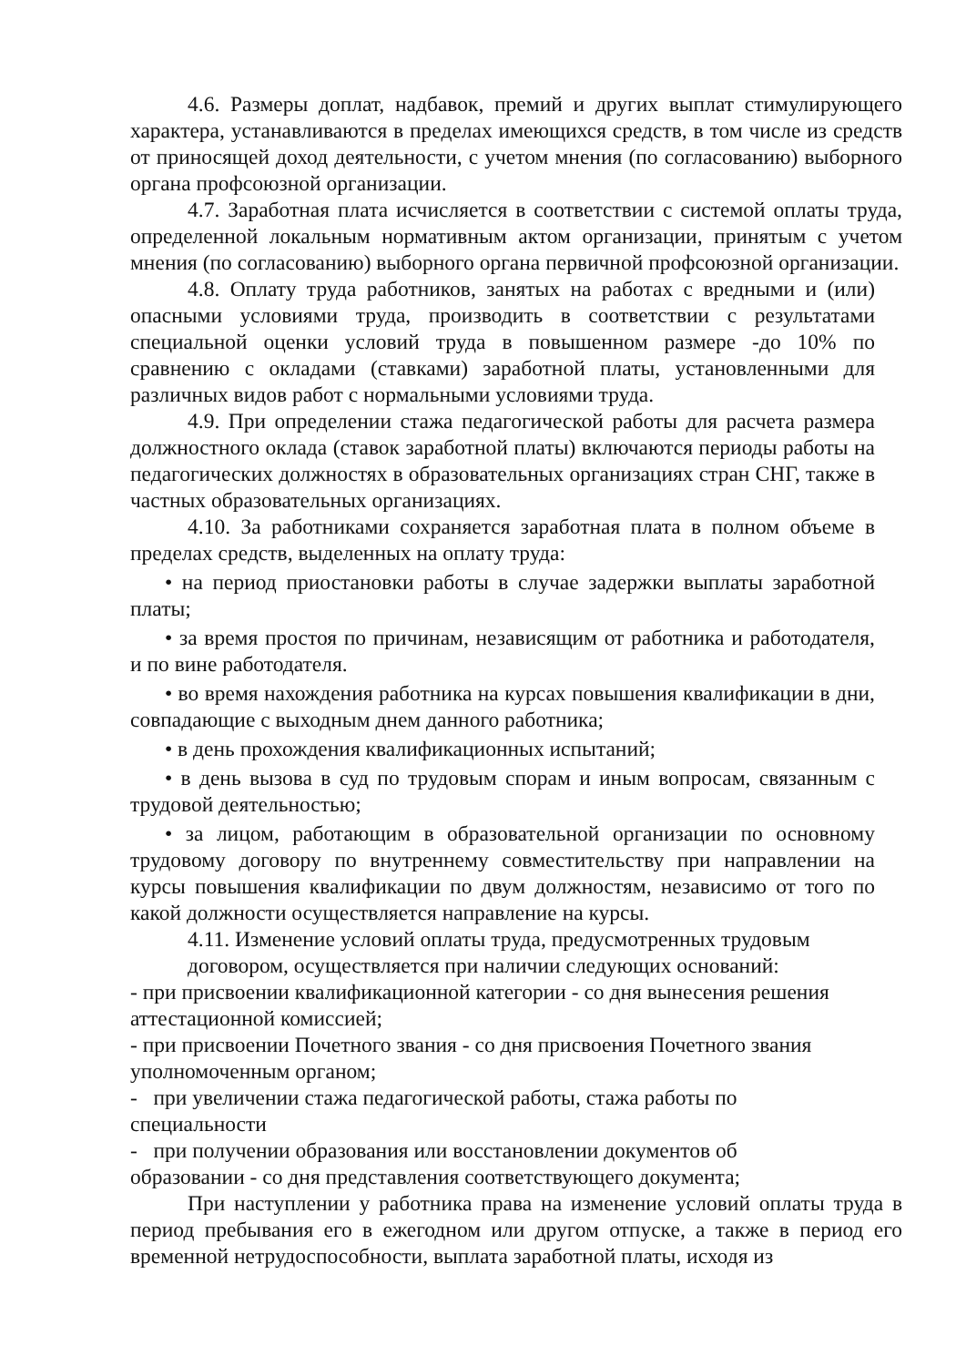4.6. Размеры доплат, надбавок, премий и других выплат стимулирующего характера, устанавливаются в пределах имеющихся средств, в том числе из средств от приносящей доход деятельности, с учетом мнения (по согласованию) выборного органа профсоюзной организации.
4.7. Заработная плата исчисляется в соответствии с системой оплаты труда, определенной локальным нормативным актом организации, принятым с учетом мнения (по согласованию) выборного органа первичной профсоюзной организации.
4.8. Оплату труда работников, занятых на работах с вредными и (или) опасными условиями труда, производить в соответствии с результатами специальной оценки условий труда в повышенном размере -до 10% по сравнению с окладами (ставками) заработной платы, установленными для различных видов работ с нормальными условиями труда.
4.9. При определении стажа педагогической работы для расчета размера должностного оклада (ставок заработной платы) включаются периоды работы на педагогических должностях в образовательных организациях стран СНГ, также в частных образовательных организациях.
4.10. За работниками сохраняется заработная плата в полном объеме в пределах средств, выделенных на оплату труда:
• на период приостановки работы в случае задержки выплаты заработной платы;
• за время простоя по причинам, независящим от работника и работодателя, и по вине работодателя.
• во время нахождения работника на курсах повышения квалификации в дни, совпадающие с выходным днем данного работника;
• в день прохождения квалификационных испытаний;
• в день вызова в суд по трудовым спорам и иным вопросам, связанным с трудовой деятельностью;
• за лицом, работающим в образовательной организации по основному трудовому договору по внутреннему совместительству при направлении на курсы повышения квалификации по двум должностям, независимо от того по какой должности осуществляется направление на курсы.
4.11. Изменение условий оплаты труда, предусмотренных трудовым
договором, осуществляется при наличии следующих оснований:
- при присвоении квалификационной категории - со дня вынесения решения аттестационной комиссией;
- при присвоении Почетного звания - со дня присвоения Почетного звания уполномоченным органом;
- при увеличении стажа педагогической работы, стажа работы по
специальности
- при получении образования или восстановлении документов об
образовании - со дня представления соответствующего документа;
При наступлении у работника права на изменение условий оплаты труда в период пребывания его в ежегодном или другом отпуске, а также в период его временной нетрудоспособности, выплата заработной платы, исходя из